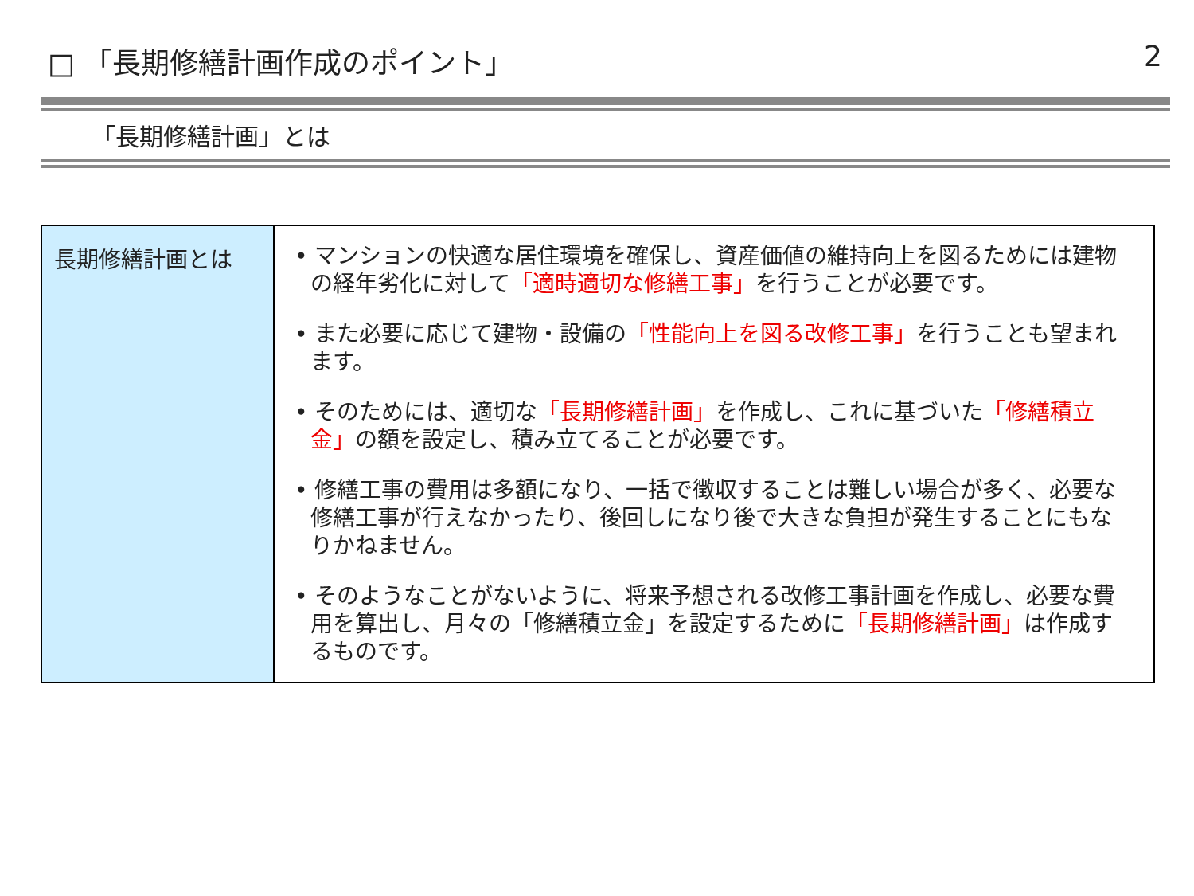□ 「長期修繕計画作成のポイント」 2
「長期修繕計画」とは
| 長期修繕計画とは | • マンションの快適な居住環境を確保し、資産価値の維持向上を図るためには建物の経年劣化に対して 「適時適切な修繕工事」 を行うことが必要です。 • また必要に応じて建物・設備の 「性能向上を図る改修工事」 を行うことも望まれます。 • そのためには、適切な 「長期修繕計画」 を作成し、これに基づいた 「修繕積立金」 の額を設定し、積み立てることが必要です。 • 修繕工事の費用は多額になり、一括で徴収することは難しい場合が多く、必要な修繕工事が行えなかったり、後回しになり後で大きな負担が発生することにもなりかねません。 • そのようなことがないように、将来予想される改修工事計画を作成し、必要な費用を算出し、月々の「修繕積立金」を設定するために 「長期修繕計画」 は作成するものです。 |